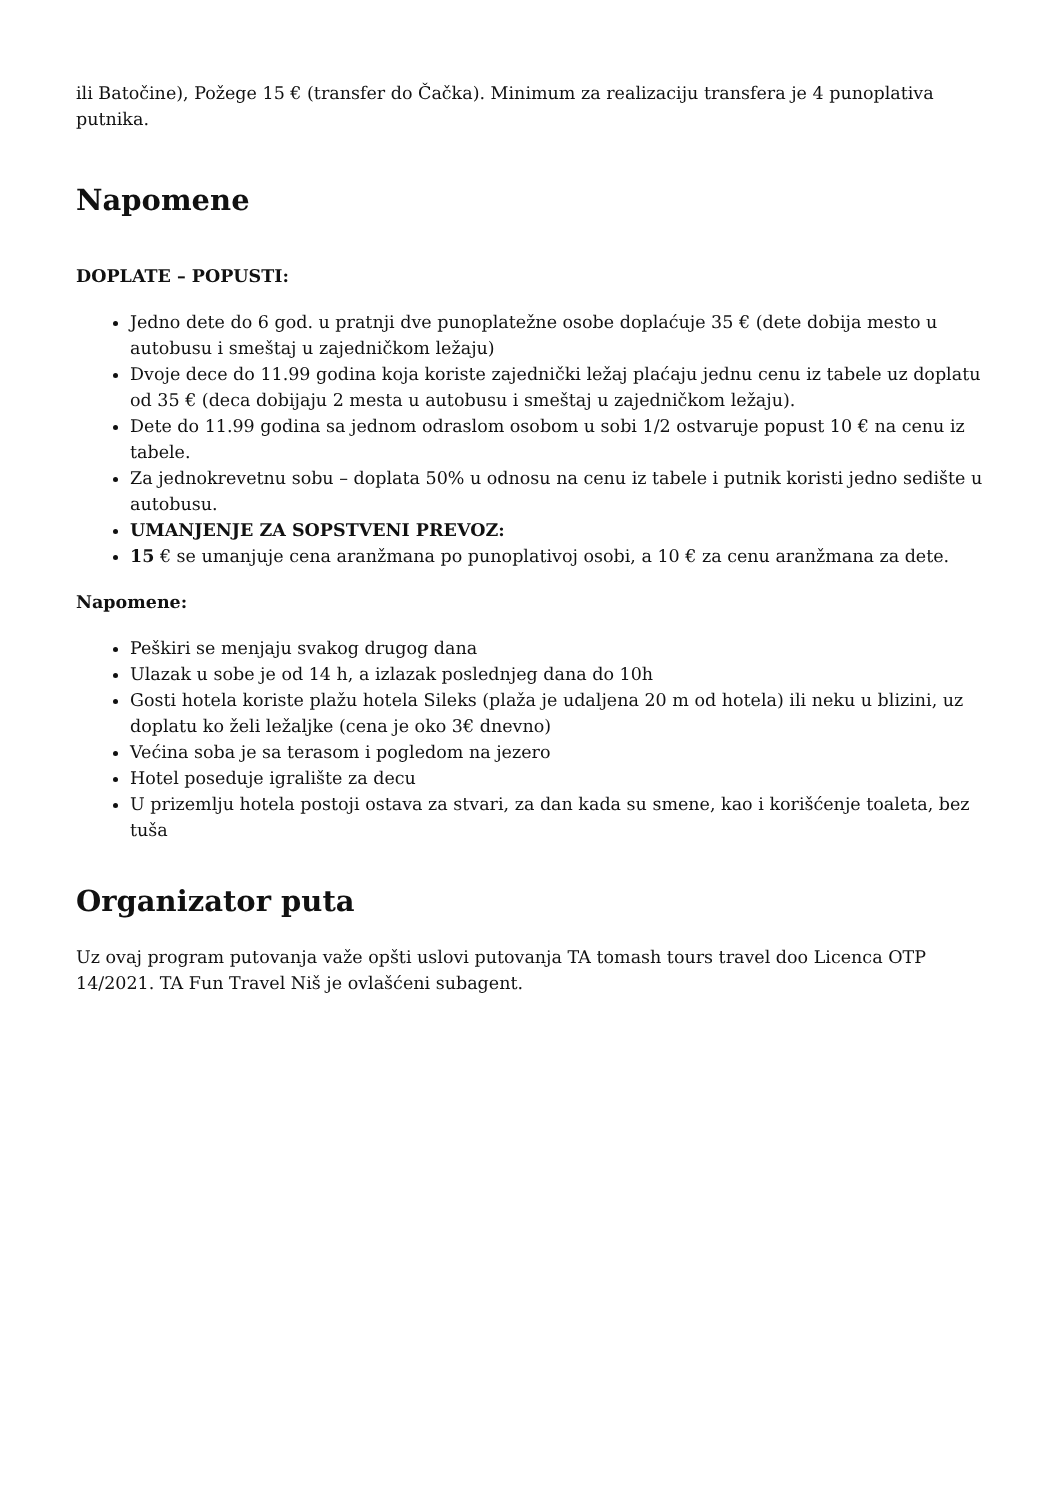ili Batočine), Požege 15 € (transfer do Čačka). Minimum za realizaciju transfera je 4 punoplativa putnika.
Napomene
DOPLATE – POPUSTI:
Jedno dete do 6 god. u pratnji dve punoplatežne osobe doplaćuje 35 € (dete dobija mesto u autobusu i smeštaj u zajedničkom ležaju)
Dvoje dece do 11.99 godina koja koriste zajednički ležaj plaćaju jednu cenu iz tabele uz doplatu od 35 € (deca dobijaju 2 mesta u autobusu i smeštaj u zajedničkom ležaju).
Dete do 11.99 godina sa jednom odraslom osobom u sobi 1/2 ostvaruje popust 10 € na cenu iz tabele.
Za jednokrevetnu sobu – doplata 50% u odnosu na cenu iz tabele i putnik koristi jedno sedište u autobusu.
UMANJENJE ZA SOPSTVENI PREVOZ:
15 € se umanjuje cena aranžmana po punoplativoj osobi, a 10 € za cenu aranžmana za dete.
Napomene:
Peškiri se menjaju svakog drugog dana
Ulazak u sobe je od 14 h, a izlazak poslednjeg dana do 10h
Gosti hotela koriste plažu hotela Sileks (plaža je udaljena 20 m od hotela) ili neku u blizini, uz doplatu ko želi ležaljke (cena je oko 3€ dnevno)
Većina soba je sa terasom i pogledom na jezero
Hotel poseduje igralište za decu
U prizemlju hotela postoji ostava za stvari, za dan kada su smene, kao i korišćenje toaleta, bez tuša
Organizator puta
Uz ovaj program putovanja važe opšti uslovi putovanja TA tomash tours travel doo Licenca OTP 14/2021. TA Fun Travel Niš je ovlašćeni subagent.